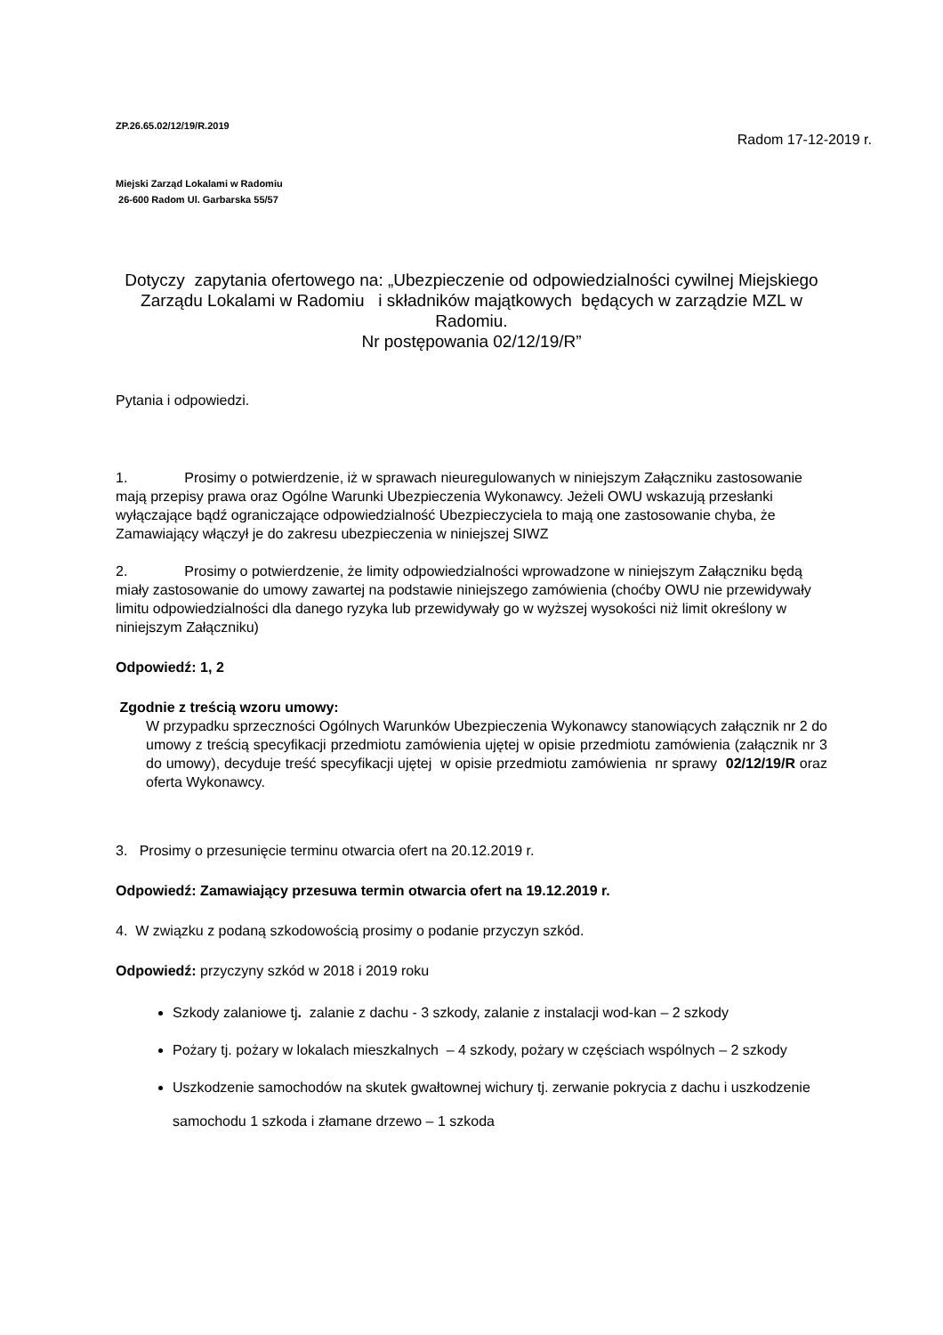ZP.26.65.02/12/19/R.2019
Radom 17-12-2019 r.
Miejski Zarząd Lokalami w Radomiu
26-600 Radom Ul. Garbarska 55/57
Dotyczy zapytania ofertowego na: „Ubezpieczenie od odpowiedzialności cywilnej Miejskiego Zarządu Lokalami w Radomiu i składników majątkowych będących w zarządzie MZL w Radomiu.
Nr postępowania 02/12/19/R”
Pytania i odpowiedzi.
1. Prosimy o potwierdzenie, iż w sprawach nieuregulowanych w niniejszym Załączniku zastosowanie mają przepisy prawa oraz Ogólne Warunki Ubezpieczenia Wykonawcy. Jeżeli OWU wskazują przesłanki wyłączające bądź ograniczające odpowiedzialność Ubezpieczyciela to mają one zastosowanie chyba, że Zamawiający włączył je do zakresu ubezpieczenia w niniejszej SIWZ
2. Prosimy o potwierdzenie, że limity odpowiedzialności wprowadzone w niniejszym Załączniku będą miały zastosowanie do umowy zawartej na podstawie niniejszego zamówienia (choćby OWU nie przewidywały limitu odpowiedzialności dla danego ryzyka lub przewidywały go w wyższej wysokości niż limit określony w niniejszym Załączniku)
Odpowiedź: 1, 2
Zgodnie z treścią wzoru umowy:
W przypadku sprzeczności Ogólnych Warunków Ubezpieczenia Wykonawcy stanowiących załącznik nr 2 do umowy z treścią specyfikacji przedmiotu zamówienia ujętej w opisie przedmiotu zamówienia (załącznik nr 3 do umowy), decyduje treść specyfikacji ujętej w opisie przedmiotu zamówienia nr sprawy 02/12/19/R oraz oferta Wykonawcy.
3. Prosimy o przesunięcie terminu otwarcia ofert na 20.12.2019 r.
Odpowiedź: Zamawiający przesuwa termin otwarcia ofert na 19.12.2019 r.
4. W związku z podaną szkodowością prosimy o podanie przyczyn szkód.
Odpowiedź: przyczyny szkód w 2018 i 2019 roku
Szkody zalaniowe tj. zalanie z dachu - 3 szkody, zalanie z instalacji wod-kan – 2 szkody
Pożary tj. pożary w lokalach mieszkalnych – 4 szkody, pożary w częściach wspólnych – 2 szkody
Uszkodzenie samochodów na skutek gwałtownej wichury tj. zerwanie pokrycia z dachu i uszkodzenie samochodu 1 szkoda i złamane drzewo – 1 szkoda